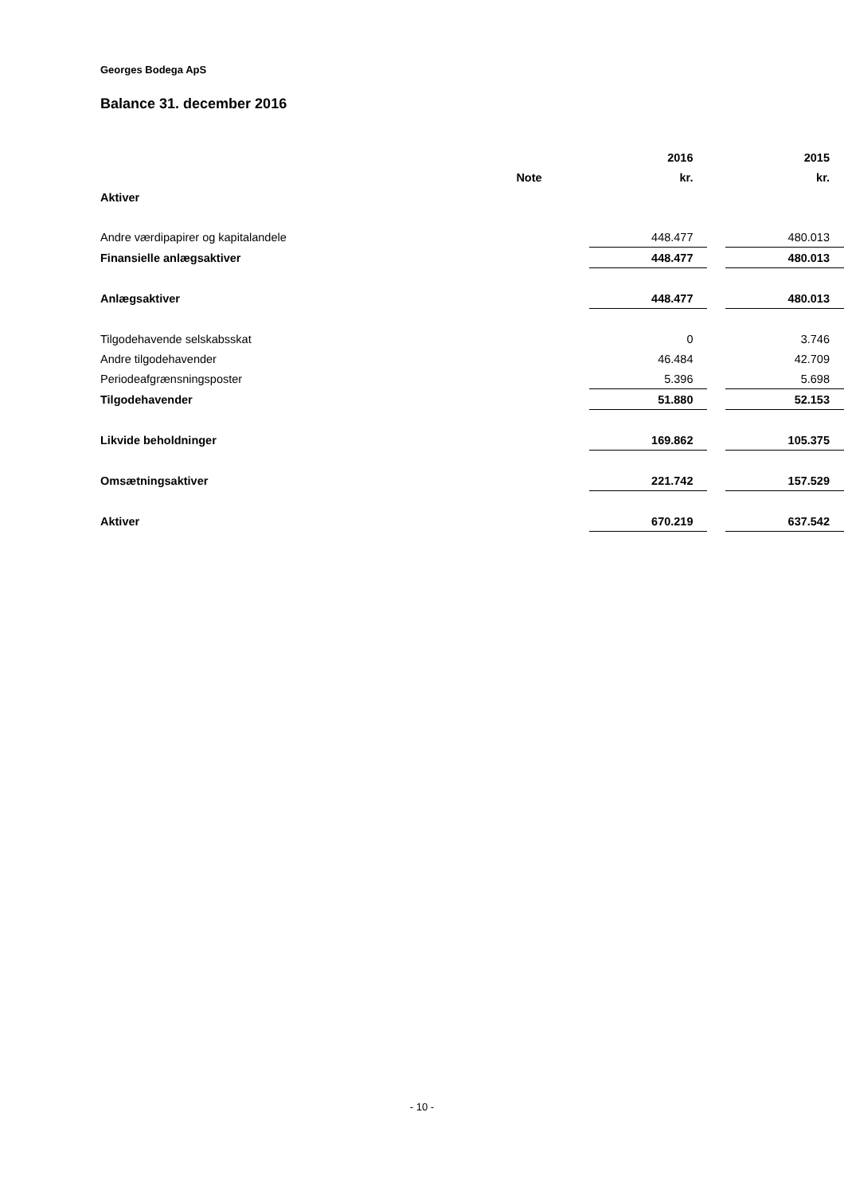Georges Bodega ApS
Balance 31. december 2016
| | | | 2016 | | 2015 |
| | Note | | kr. | | kr. |
| Aktiver | | | | | |
| Andre værdipapirer og kapitalandele | | | 448.477 | | 480.013 |
| Finansielle anlægsaktiver | | | 448.477 | | 480.013 |
| Anlægsaktiver | | | 448.477 | | 480.013 |
| Tilgodehavende selskabsskat | | | 0 | | 3.746 |
| Andre tilgodehavender | | | 46.484 | | 42.709 |
| Periodeafgrænsningsposter | | | 5.396 | | 5.698 |
| Tilgodehavender | | | 51.880 | | 52.153 |
| Likvide beholdninger | | | 169.862 | | 105.375 |
| Omsætningsaktiver | | | 221.742 | | 157.529 |
| Aktiver | | | 670.219 | | 637.542 |
- 10 -